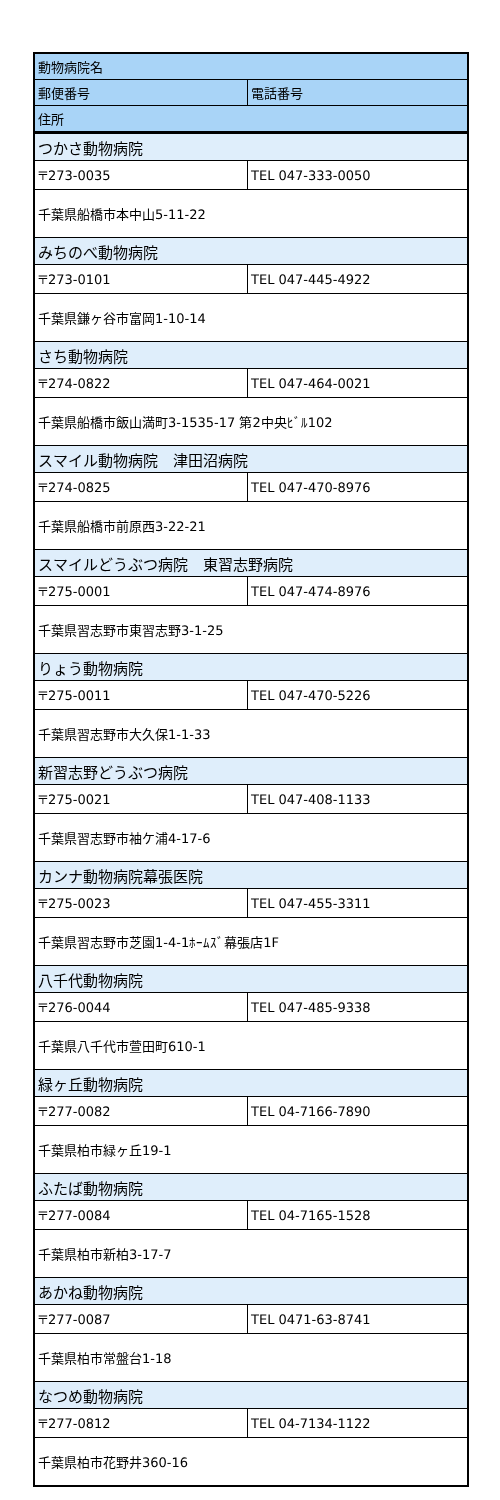| 動物病院名 | |
| --- | --- |
| 郵便番号 | 電話番号 |
| 住所 | |
| つかさ動物病院 | |
| 〒273-0035 | TEL 047-333-0050 |
| 千葉県船橋市本中山5-11-22 | |
| みちのべ動物病院 | |
| 〒273-0101 | TEL 047-445-4922 |
| 千葉県鎌ヶ谷市富岡1-10-14 | |
| さち動物病院 | |
| 〒274-0822 | TEL 047-464-0021 |
| 千葉県船橋市飯山満町3-1535-17 第2中央ﾋﾞﾙ102 | |
| スマイル動物病院 津田沼病院 | |
| 〒274-0825 | TEL 047-470-8976 |
| 千葉県船橋市前原西3-22-21 | |
| スマイルどうぶつ病院 東習志野病院 | |
| 〒275-0001 | TEL 047-474-8976 |
| 千葉県習志野市東習志野3-1-25 | |
| りょう動物病院 | |
| 〒275-0011 | TEL 047-470-5226 |
| 千葉県習志野市大久保1-1-33 | |
| 新習志野どうぶつ病院 | |
| 〒275-0021 | TEL 047-408-1133 |
| 千葉県習志野市袖ケ浦4-17-6 | |
| カンナ動物病院幕張医院 | |
| 〒275-0023 | TEL 047-455-3311 |
| 千葉県習志野市芝園1-4-1ﾎｰﾑｽﾞ幕張店1F | |
| 八千代動物病院 | |
| 〒276-0044 | TEL 047-485-9338 |
| 千葉県八千代市萱田町610-1 | |
| 緑ヶ丘動物病院 | |
| 〒277-0082 | TEL 04-7166-7890 |
| 千葉県柏市緑ヶ丘19-1 | |
| ふたば動物病院 | |
| 〒277-0084 | TEL 04-7165-1528 |
| 千葉県柏市新柏3-17-7 | |
| あかね動物病院 | |
| 〒277-0087 | TEL 0471-63-8741 |
| 千葉県柏市常盤台1-18 | |
| なつめ動物病院 | |
| 〒277-0812 | TEL 04-7134-1122 |
| 千葉県柏市花野井360-16 | |